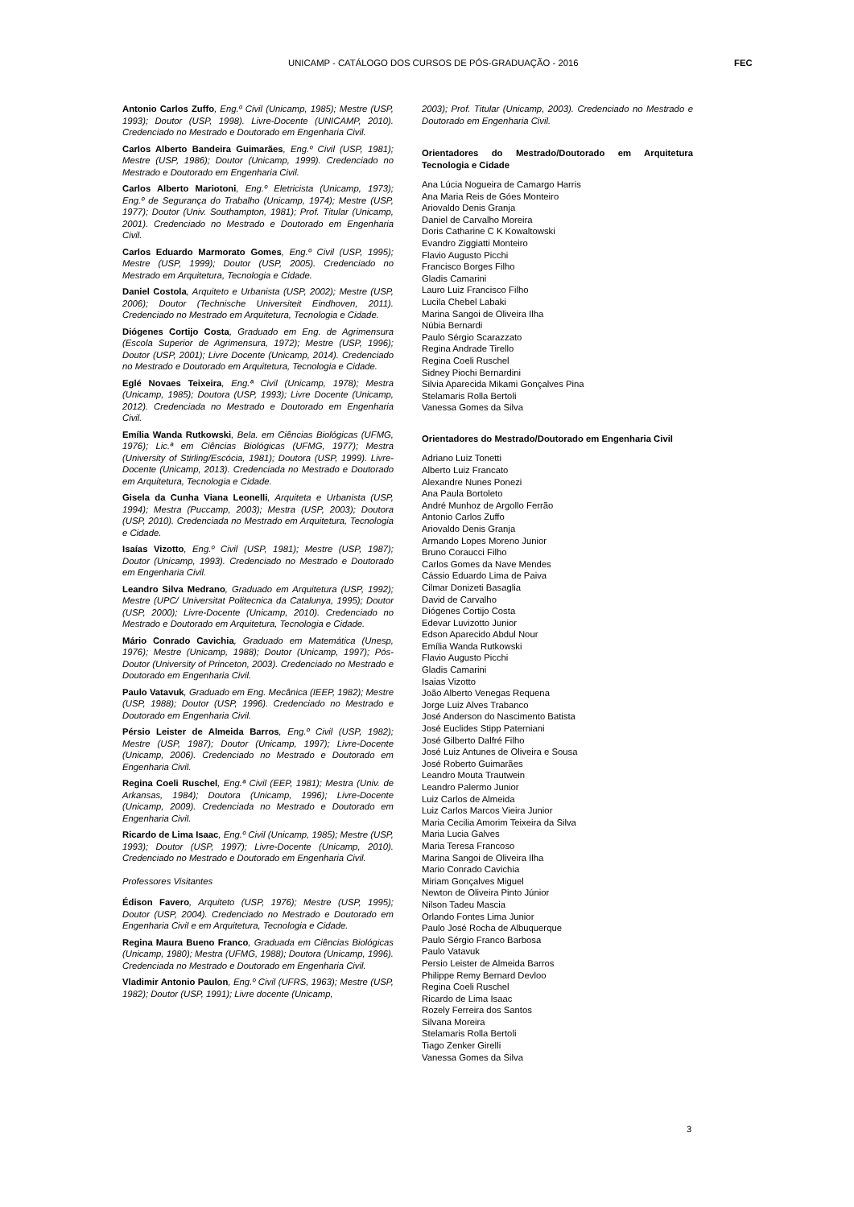UNICAMP - CATÁLOGO DOS CURSOS DE PÓS-GRADUAÇÃO - 2016 FEC
Antonio Carlos Zuffo, Eng.º Civil (Unicamp, 1985); Mestre (USP, 1993); Doutor (USP, 1998). Livre-Docente (UNICAMP, 2010). Credenciado no Mestrado e Doutorado em Engenharia Civil.
Carlos Alberto Bandeira Guimarães, Eng.º Civil (USP, 1981); Mestre (USP, 1986); Doutor (Unicamp, 1999). Credenciado no Mestrado e Doutorado em Engenharia Civil.
Carlos Alberto Mariotoni, Eng.º Eletricista (Unicamp, 1973); Eng.º de Segurança do Trabalho (Unicamp, 1974); Mestre (USP, 1977); Doutor (Univ. Southampton, 1981); Prof. Titular (Unicamp, 2001). Credenciado no Mestrado e Doutorado em Engenharia Civil.
Carlos Eduardo Marmorato Gomes, Eng.º Civil (USP, 1995); Mestre (USP, 1999); Doutor (USP, 2005). Credenciado no Mestrado em Arquitetura, Tecnologia e Cidade.
Daniel Costola, Arquiteto e Urbanista (USP, 2002); Mestre (USP, 2006); Doutor (Technische Universiteit Eindhoven, 2011). Credenciado no Mestrado em Arquitetura, Tecnologia e Cidade.
Diógenes Cortijo Costa, Graduado em Eng. de Agrimensura (Escola Superior de Agrimensura, 1972); Mestre (USP, 1996); Doutor (USP, 2001); Livre Docente (Unicamp, 2014). Credenciado no Mestrado e Doutorado em Arquitetura, Tecnologia e Cidade.
Eglé Novaes Teixeira, Eng.ª Civil (Unicamp, 1978); Mestra (Unicamp, 1985); Doutora (USP, 1993); Livre Docente (Unicamp, 2012). Credenciada no Mestrado e Doutorado em Engenharia Civil.
Emília Wanda Rutkowski, Bela. em Ciências Biológicas (UFMG, 1976); Lic.ª em Ciências Biológicas (UFMG, 1977); Mestra (University of Stirling/Escócia, 1981); Doutora (USP, 1999). Livre-Docente (Unicamp, 2013). Credenciada no Mestrado e Doutorado em Arquitetura, Tecnologia e Cidade.
Gisela da Cunha Viana Leonelli, Arquiteta e Urbanista (USP, 1994); Mestra (Puccamp, 2003); Mestra (USP, 2003); Doutora (USP, 2010). Credenciada no Mestrado em Arquitetura, Tecnologia e Cidade.
Isaías Vizotto, Eng.º Civil (USP, 1981); Mestre (USP, 1987); Doutor (Unicamp, 1993). Credenciado no Mestrado e Doutorado em Engenharia Civil.
Leandro Silva Medrano, Graduado em Arquitetura (USP, 1992); Mestre (UPC/ Universitat Politecnica da Catalunya, 1995); Doutor (USP, 2000); Livre-Docente (Unicamp, 2010). Credenciado no Mestrado e Doutorado em Arquitetura, Tecnologia e Cidade.
Mário Conrado Cavichia, Graduado em Matemática (Unesp, 1976); Mestre (Unicamp, 1988); Doutor (Unicamp, 1997); Pós-Doutor (University of Princeton, 2003). Credenciado no Mestrado e Doutorado em Engenharia Civil.
Paulo Vatavuk, Graduado em Eng. Mecânica (IEEP, 1982); Mestre (USP, 1988); Doutor (USP, 1996). Credenciado no Mestrado e Doutorado em Engenharia Civil.
Pérsio Leister de Almeida Barros, Eng.º Civil (USP, 1982); Mestre (USP, 1987); Doutor (Unicamp, 1997); Livre-Docente (Unicamp, 2006). Credenciado no Mestrado e Doutorado em Engenharia Civil.
Regina Coeli Ruschel, Eng.ª Civil (EEP, 1981); Mestra (Univ. de Arkansas, 1984); Doutora (Unicamp, 1996); Livre-Docente (Unicamp, 2009). Credenciada no Mestrado e Doutorado em Engenharia Civil.
Ricardo de Lima Isaac, Eng.º Civil (Unicamp, 1985); Mestre (USP, 1993); Doutor (USP, 1997); Livre-Docente (Unicamp, 2010). Credenciado no Mestrado e Doutorado em Engenharia Civil.
Professores Visitantes
Édison Favero, Arquiteto (USP, 1976); Mestre (USP, 1995); Doutor (USP, 2004). Credenciado no Mestrado e Doutorado em Engenharia Civil e em Arquitetura, Tecnologia e Cidade.
Regina Maura Bueno Franco, Graduada em Ciências Biológicas (Unicamp, 1980); Mestra (UFMG, 1988); Doutora (Unicamp, 1996). Credenciada no Mestrado e Doutorado em Engenharia Civil.
Vladimir Antonio Paulon, Eng.º Civil (UFRS, 1963); Mestre (USP, 1982); Doutor (USP, 1991); Livre docente (Unicamp,
2003); Prof. Titular (Unicamp, 2003). Credenciado no Mestrado e Doutorado em Engenharia Civil.
Orientadores do Mestrado/Doutorado em Arquitetura Tecnologia e Cidade
Ana Lúcia Nogueira de Camargo Harris
Ana Maria Reis de Góes Monteiro
Ariovaldo Denis Granja
Daniel de Carvalho Moreira
Doris Catharine C K Kowaltowski
Evandro Ziggiatti Monteiro
Flavio Augusto Picchi
Francisco Borges Filho
Gladis Camarini
Lauro Luiz Francisco Filho
Lucila Chebel Labaki
Marina Sangoi de Oliveira Ilha
Núbia Bernardi
Paulo Sérgio Scarazzato
Regina Andrade Tirello
Regina Coeli Ruschel
Sidney Piochi Bernardini
Silvia Aparecida Mikami Gonçalves Pina
Stelamaris Rolla Bertoli
Vanessa Gomes da Silva
Orientadores do Mestrado/Doutorado em Engenharia Civil
Adriano Luiz Tonetti
Alberto Luiz Francato
Alexandre Nunes Ponezi
Ana Paula Bortoleto
André Munhoz de Argollo Ferrão
Antonio Carlos Zuffo
Ariovaldo Denis Granja
Armando Lopes Moreno Junior
Bruno Coraucci Filho
Carlos Gomes da Nave Mendes
Cássio Eduardo Lima de Paiva
Cilmar Donizeti Basaglia
David de Carvalho
Diógenes Cortijo Costa
Edevar Luvizotto Junior
Edson Aparecido Abdul Nour
Emília Wanda Rutkowski
Flavio Augusto Picchi
Gladis Camarini
Isaias Vizotto
João Alberto Venegas Requena
Jorge Luiz Alves Trabanco
José Anderson do Nascimento Batista
José Euclides Stipp Paterniani
José Gilberto Dalfré Filho
José Luiz Antunes de Oliveira e Sousa
José Roberto Guimarães
Leandro Mouta Trautwein
Leandro Palermo Junior
Luiz Carlos de Almeida
Luiz Carlos Marcos Vieira Junior
Maria Cecilia Amorim Teixeira da Silva
Maria Lucia Galves
Maria Teresa Francoso
Marina Sangoi de Oliveira Ilha
Mario Conrado Cavichia
Miriam Gonçalves Miguel
Newton de Oliveira Pinto Júnior
Nilson Tadeu Mascia
Orlando Fontes Lima Junior
Paulo José Rocha de Albuquerque
Paulo Sérgio Franco Barbosa
Paulo Vatavuk
Persio Leister de Almeida Barros
Philippe Remy Bernard Devloo
Regina Coeli Ruschel
Ricardo de Lima Isaac
Rozely Ferreira dos Santos
Silvana Moreira
Stelamaris Rolla Bertoli
Tiago Zenker Girelli
Vanessa Gomes da Silva
3